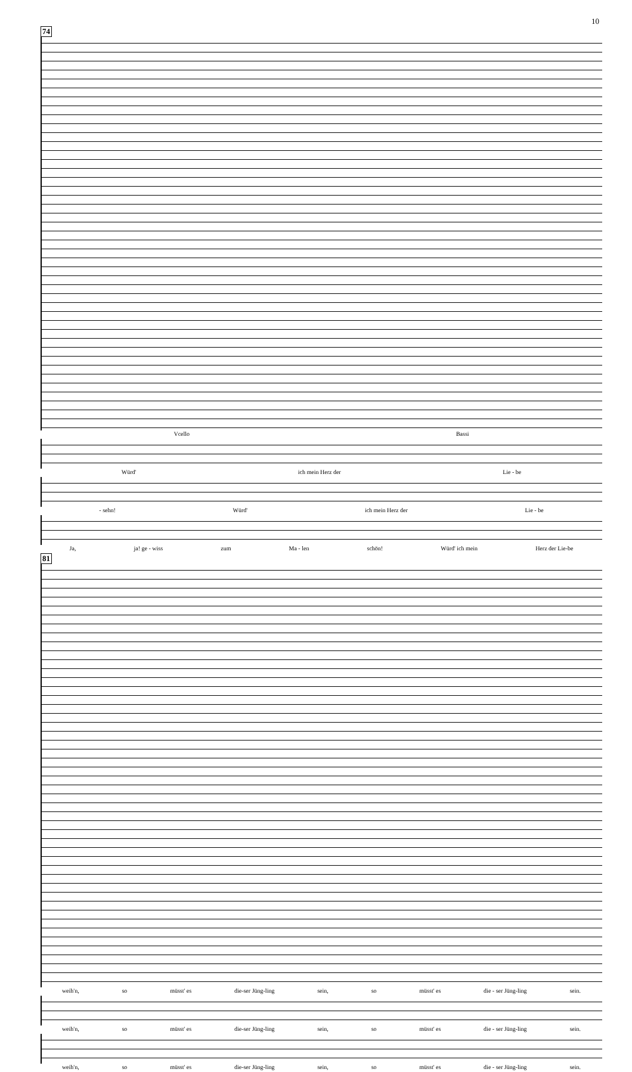10
74
Vcello Bassi
Würd' ich mein Herz der Lie - be
- sehn! Würd' ich mein Herz der Lie - be
Ja, ja! ge - wiss zum Ma - len schön! Würd' ich mein Herz der Lie-be
81
weih'n, so müsst' es die-ser Jüng-ling sein, so müsst' es die - ser Jüng-ling sein.
weih'n, so müsst' es die-ser Jüng-ling sein, so müsst' es die - ser Jüng-ling sein.
weih'n, so müsst' es die-ser Jüng-ling sein, so müsst' es die - ser Jüng-ling sein.